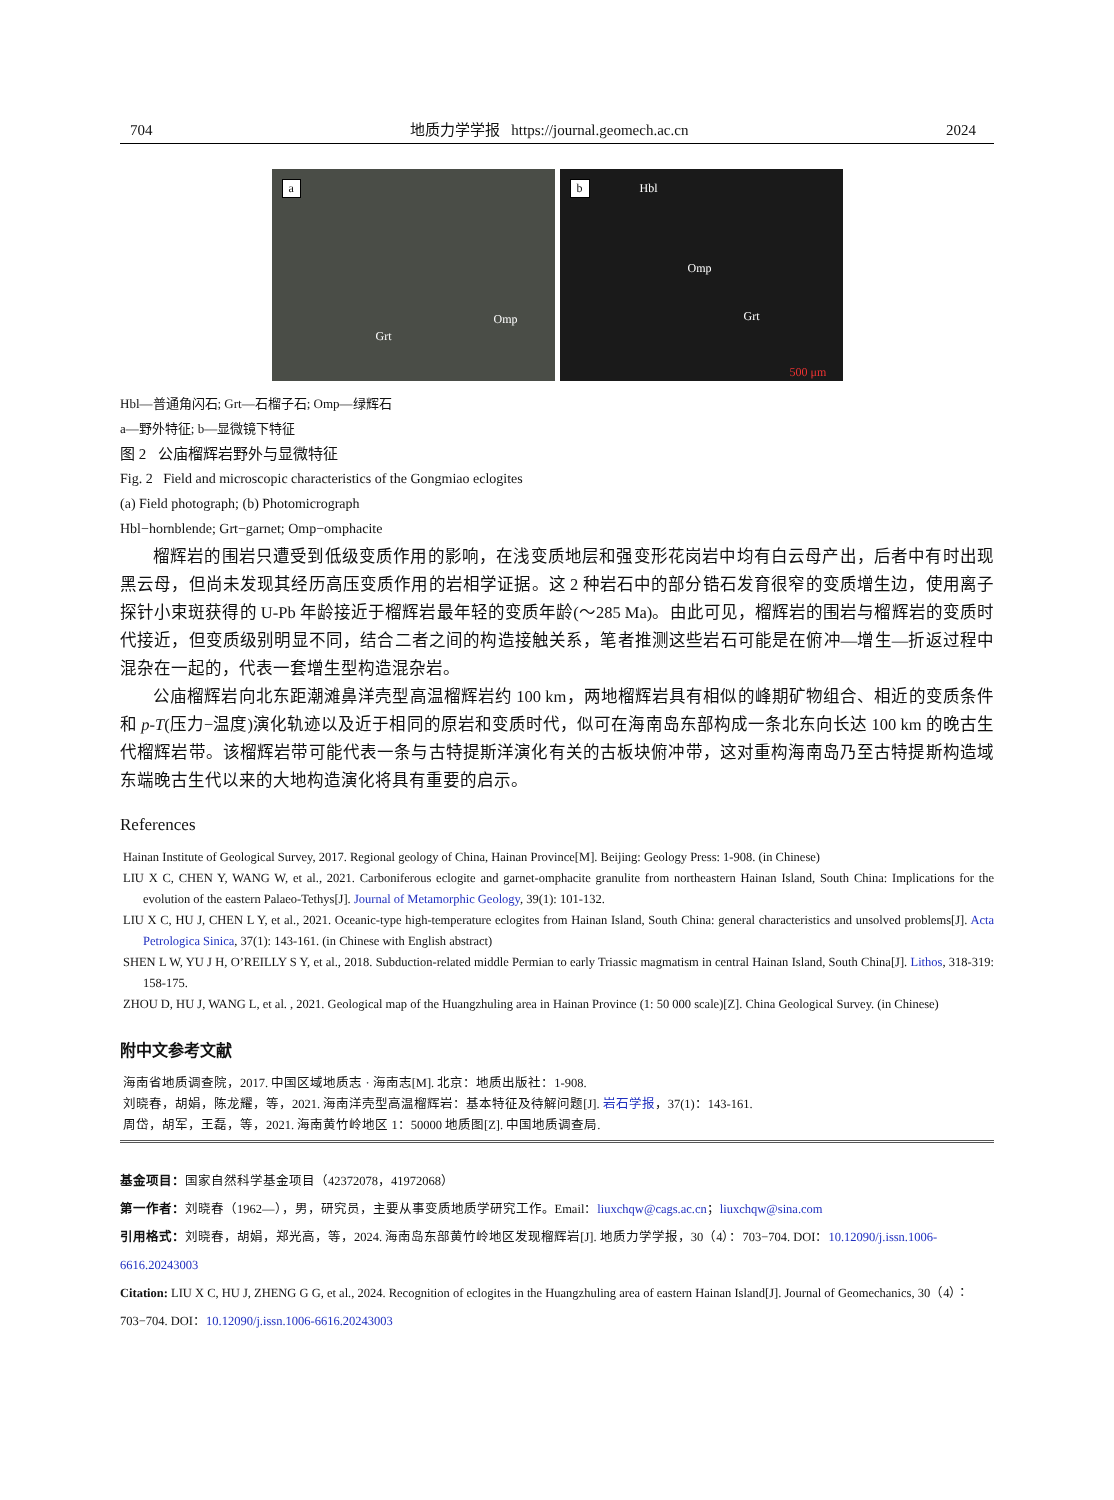704 地质力学学报 https://journal.geomech.ac.cn 2024
a
Grt
Omp
b Hbl
Omp
Grt
500 μm
Hbl—普通角闪石; Grt—石榴子石; Omp—绿辉石
a—野外特征; b—显微镜下特征
图 2 公庙榴辉岩野外与显微特征
Fig. 2 Field and microscopic characteristics of the Gongmiao eclogites
(a) Field photograph; (b) Photomicrograph
Hbl−hornblende; Grt−garnet; Omp−omphacite
榴辉岩的围岩只遭受到低级变质作用的影响，在浅变质地层和强变形花岗岩中均有白云母产出，后者中有时出现黑云母，但尚未发现其经历高压变质作用的岩相学证据。这 2 种岩石中的部分锆石发育很窄的变质增生边，使用离子探针小束斑获得的 U-Pb 年龄接近于榴辉岩最年轻的变质年龄(～285 Ma)。由此可见，榴辉岩的围岩与榴辉岩的变质时代接近，但变质级别明显不同，结合二者之间的构造接触关系，笔者推测这些岩石可能是在俯冲—增生—折返过程中混杂在一起的，代表一套增生型构造混杂岩。
公庙榴辉岩向北东距潮滩鼻洋壳型高温榴辉岩约 100 km，两地榴辉岩具有相似的峰期矿物组合、相近的变质条件和 p-T(压力−温度)演化轨迹以及近于相同的原岩和变质时代，似可在海南岛东部构成一条北东向长达 100 km 的晚古生代榴辉岩带。该榴辉岩带可能代表一条与古特提斯洋演化有关的古板块俯冲带，这对重构海南岛乃至古特提斯构造域东端晚古生代以来的大地构造演化将具有重要的启示。
References
Hainan Institute of Geological Survey, 2017. Regional geology of China, Hainan Province[M]. Beijing: Geology Press: 1-908. (in Chinese)
LIU X C, CHEN Y, WANG W, et al., 2021. Carboniferous eclogite and garnet-omphacite granulite from northeastern Hainan Island, South China: Implications for the evolution of the eastern Palaeo-Tethys[J]. Journal of Metamorphic Geology, 39(1): 101-132.
LIU X C, HU J, CHEN L Y, et al., 2021. Oceanic-type high-temperature eclogites from Hainan Island, South China: general characteristics and unsolved problems[J]. Acta Petrologica Sinica, 37(1): 143-161. (in Chinese with English abstract)
SHEN L W, YU J H, O’REILLY S Y, et al., 2018. Subduction-related middle Permian to early Triassic magmatism in central Hainan Island, South China[J]. Lithos, 318-319: 158-175.
ZHOU D, HU J, WANG L, et al. , 2021. Geological map of the Huangzhuling area in Hainan Province (1: 50 000 scale)[Z]. China Geological Survey. (in Chinese)
附中文参考文献
海南省地质调查院，2017. 中国区域地质志 · 海南志[M]. 北京：地质出版社：1-908.
刘晓春，胡娟，陈龙耀，等，2021. 海南洋壳型高温榴辉岩：基本特征及待解问题[J]. 岩石学报，37(1)：143-161.
周岱，胡军，王磊，等，2021. 海南黄竹岭地区 1：50000 地质图[Z]. 中国地质调查局.
基金项目：国家自然科学基金项目（42372078，41972068）
第一作者：刘晓春（1962—），男，研究员，主要从事变质地质学研究工作。Email：liuxchqw@cags.ac.cn；liuxchqw@sina.com
引用格式：刘晓春，胡娟，郑光高，等，2024. 海南岛东部黄竹岭地区发现榴辉岩[J]. 地质力学学报，30（4）：703−704. DOI：10.12090/j.issn.1006-6616.20243003
Citation: LIU X C, HU J, ZHENG G G, et al., 2024. Recognition of eclogites in the Huangzhuling area of eastern Hainan Island[J]. Journal of Geomechanics, 30（4）：703−704. DOI：10.12090/j.issn.1006-6616.20243003